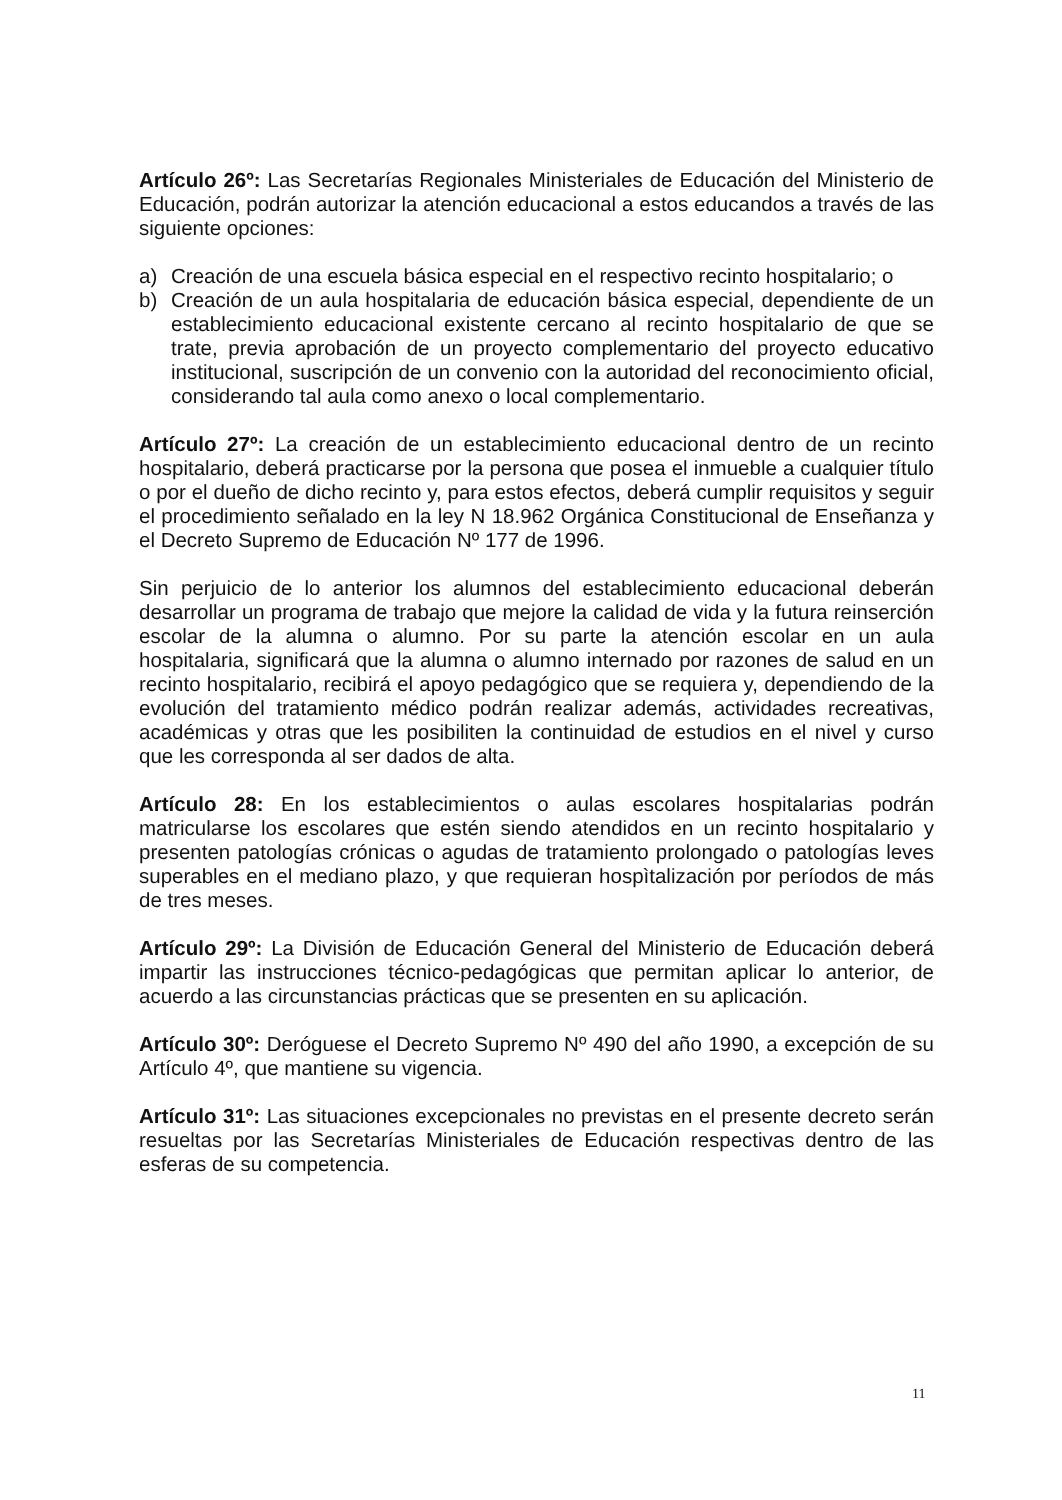Artículo 26º: Las Secretarías Regionales Ministeriales de Educación del Ministerio de Educación, podrán autorizar la atención educacional a estos educandos a través de las siguiente opciones:
a) Creación de una escuela básica especial en el respectivo recinto hospitalario; o
b) Creación de un aula hospitalaria de educación básica especial, dependiente de un establecimiento educacional existente cercano al recinto hospitalario de que se trate, previa aprobación de un proyecto complementario del proyecto educativo institucional, suscripción de un convenio con la autoridad del reconocimiento oficial, considerando tal aula como anexo o local complementario.
Artículo 27º: La creación de un establecimiento educacional dentro de un recinto hospitalario, deberá practicarse por la persona que posea el inmueble a cualquier título o por el dueño de dicho recinto y, para estos efectos, deberá cumplir requisitos y seguir el procedimiento señalado en la ley N 18.962 Orgánica Constitucional de Enseñanza y el Decreto Supremo de Educación Nº 177 de 1996.
Sin perjuicio de lo anterior los alumnos del establecimiento educacional deberán desarrollar un programa de trabajo que mejore la calidad de vida y la futura reinserción escolar de la alumna o alumno. Por su parte la atención escolar en un aula hospitalaria, significará que la alumna o alumno internado por razones de salud en un recinto hospitalario, recibirá el apoyo pedagógico que se requiera y, dependiendo de la evolución del tratamiento médico podrán realizar además, actividades recreativas, académicas y otras que les posibiliten la continuidad de estudios en el nivel y curso que les corresponda al ser dados de alta.
Artículo 28: En los establecimientos o aulas escolares hospitalarias podrán matricularse los escolares que estén siendo atendidos en un recinto hospitalario y presenten patologías crónicas o agudas de tratamiento prolongado o patologías leves superables en el mediano plazo, y que requieran hospìtalización por períodos de más de tres meses.
Artículo 29º: La División de Educación General del Ministerio de Educación deberá impartir las instrucciones técnico-pedagógicas que permitan aplicar lo anterior, de acuerdo a las circunstancias prácticas que se presenten en su aplicación.
Artículo 30º: Deróguese el Decreto Supremo Nº 490 del año 1990, a excepción de su Artículo 4º, que mantiene su vigencia.
Artículo 31º: Las situaciones excepcionales no previstas en el presente decreto serán resueltas por las Secretarías Ministeriales de Educación respectivas dentro de las esferas de su competencia.
11